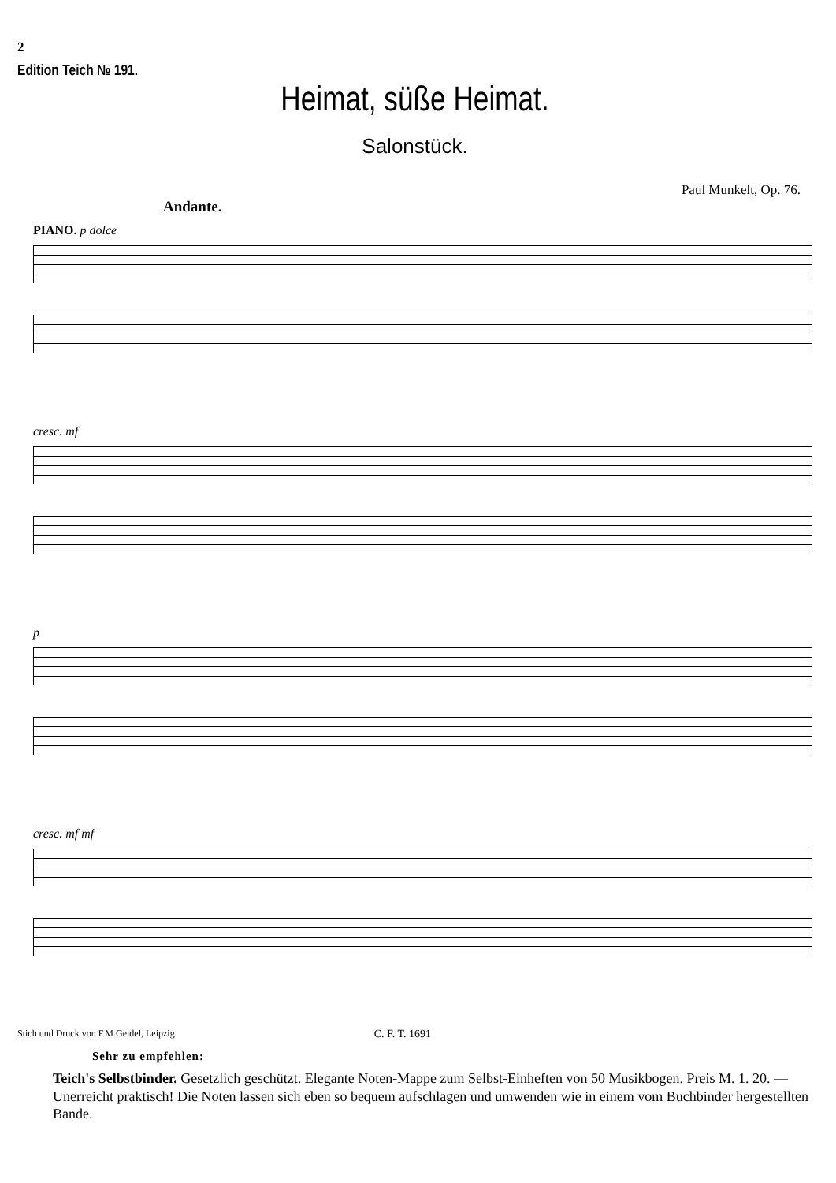2
Edition Teich № 191.
Heimat, süße Heimat.
Salonstück.
Paul Munkelt, Op. 76.
Andante.
PIANO. p dolce
cresc. mf
p
cresc. mf mf
Stich und Druck von F.M.Geidel, Leipzig. C. F. T. 1691
Sehr zu empfehlen:
Teich's Selbstbinder. Gesetzlich geschützt. Elegante Noten-Mappe zum Selbst-Einheften von 50 Musikbogen. Preis M. 1. 20. — Unerreicht praktisch! Die Noten lassen sich eben so bequem aufschlagen und umwenden wie in einem vom Buchbinder hergestellten Bande.